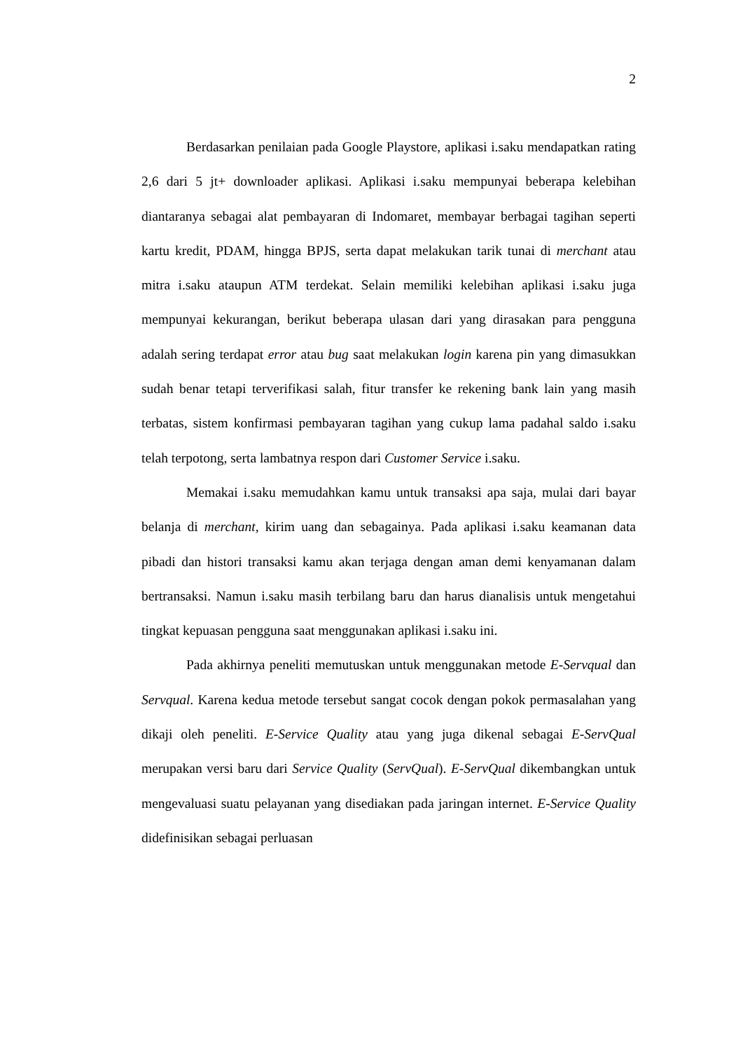2
Berdasarkan penilaian pada Google Playstore, aplikasi i.saku mendapatkan rating 2,6 dari 5 jt+ downloader aplikasi. Aplikasi i.saku mempunyai beberapa kelebihan diantaranya sebagai alat pembayaran di Indomaret, membayar berbagai tagihan seperti kartu kredit, PDAM, hingga BPJS, serta dapat melakukan tarik tunai di merchant atau mitra i.saku ataupun ATM terdekat. Selain memiliki kelebihan aplikasi i.saku juga mempunyai kekurangan, berikut beberapa ulasan dari yang dirasakan para pengguna adalah sering terdapat error atau bug saat melakukan login karena pin yang dimasukkan sudah benar tetapi terverifikasi salah, fitur transfer ke rekening bank lain yang masih terbatas, sistem konfirmasi pembayaran tagihan yang cukup lama padahal saldo i.saku telah terpotong, serta lambatnya respon dari Customer Service i.saku.
Memakai i.saku memudahkan kamu untuk transaksi apa saja, mulai dari bayar belanja di merchant, kirim uang dan sebagainya. Pada aplikasi i.saku keamanan data pibadi dan histori transaksi kamu akan terjaga dengan aman demi kenyamanan dalam bertransaksi. Namun i.saku masih terbilang baru dan harus dianalisis untuk mengetahui tingkat kepuasan pengguna saat menggunakan aplikasi i.saku ini.
Pada akhirnya peneliti memutuskan untuk menggunakan metode E-Servqual dan Servqual. Karena kedua metode tersebut sangat cocok dengan pokok permasalahan yang dikaji oleh peneliti. E-Service Quality atau yang juga dikenal sebagai E-ServQual merupakan versi baru dari Service Quality (ServQual). E-ServQual dikembangkan untuk mengevaluasi suatu pelayanan yang disediakan pada jaringan internet. E-Service Quality didefinisikan sebagai perluasan